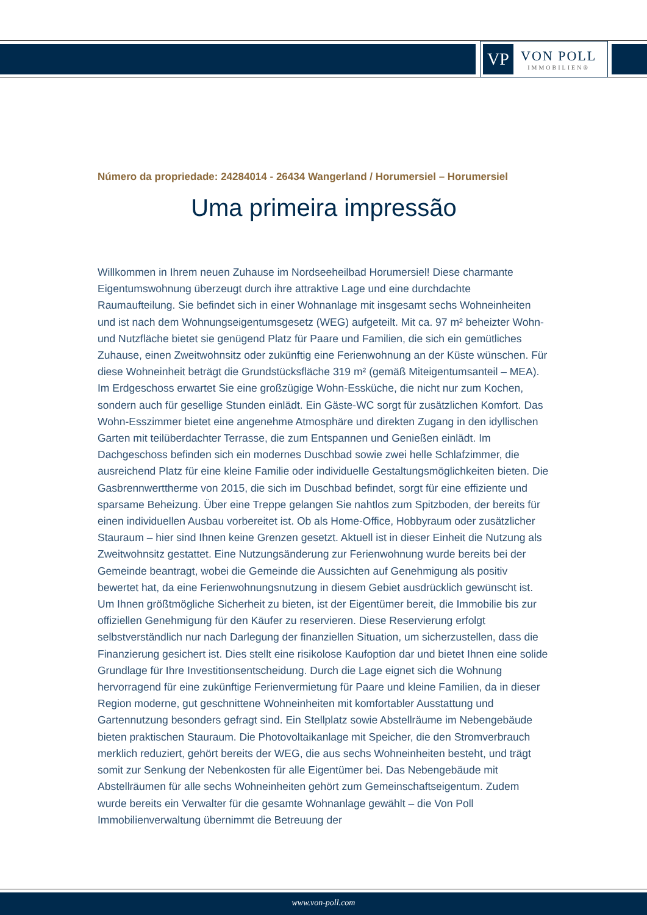VP
VON POLL
IMMOBILIEN®
Número da propriedade: 24284014 - 26434 Wangerland / Horumersiel – Horumersiel
Uma primeira impressão
Willkommen in Ihrem neuen Zuhause im Nordseeheilbad Horumersiel! Diese charmante Eigentumswohnung überzeugt durch ihre attraktive Lage und eine durchdachte Raumaufteilung. Sie befindet sich in einer Wohnanlage mit insgesamt sechs Wohneinheiten und ist nach dem Wohnungseigentumsgesetz (WEG) aufgeteilt. Mit ca. 97 m² beheizter Wohn- und Nutzfläche bietet sie genügend Platz für Paare und Familien, die sich ein gemütliches Zuhause, einen Zweitwohnsitz oder zukünftig eine Ferienwohnung an der Küste wünschen. Für diese Wohneinheit beträgt die Grundstücksfläche 319 m² (gemäß Miteigentumsanteil – MEA). Im Erdgeschoss erwartet Sie eine großzügige Wohn-Essküche, die nicht nur zum Kochen, sondern auch für gesellige Stunden einlädt. Ein Gäste-WC sorgt für zusätzlichen Komfort. Das Wohn-Esszimmer bietet eine angenehme Atmosphäre und direkten Zugang in den idyllischen Garten mit teilüberdachter Terrasse, die zum Entspannen und Genießen einlädt. Im Dachgeschoss befinden sich ein modernes Duschbad sowie zwei helle Schlafzimmer, die ausreichend Platz für eine kleine Familie oder individuelle Gestaltungsmöglichkeiten bieten. Die Gasbrennwerttherme von 2015, die sich im Duschbad befindet, sorgt für eine effiziente und sparsame Beheizung. Über eine Treppe gelangen Sie nahtlos zum Spitzboden, der bereits für einen individuellen Ausbau vorbereitet ist. Ob als Home-Office, Hobbyraum oder zusätzlicher Stauraum – hier sind Ihnen keine Grenzen gesetzt. Aktuell ist in dieser Einheit die Nutzung als Zweitwohnsitz gestattet. Eine Nutzungsänderung zur Ferienwohnung wurde bereits bei der Gemeinde beantragt, wobei die Gemeinde die Aussichten auf Genehmigung als positiv bewertet hat, da eine Ferienwohnungsnutzung in diesem Gebiet ausdrücklich gewünscht ist. Um Ihnen größtmögliche Sicherheit zu bieten, ist der Eigentümer bereit, die Immobilie bis zur offiziellen Genehmigung für den Käufer zu reservieren. Diese Reservierung erfolgt selbstverständlich nur nach Darlegung der finanziellen Situation, um sicherzustellen, dass die Finanzierung gesichert ist. Dies stellt eine risikolose Kaufoption dar und bietet Ihnen eine solide Grundlage für Ihre Investitionsentscheidung. Durch die Lage eignet sich die Wohnung hervorragend für eine zukünftige Ferienvermietung für Paare und kleine Familien, da in dieser Region moderne, gut geschnittene Wohneinheiten mit komfortabler Ausstattung und Gartennutzung besonders gefragt sind. Ein Stellplatz sowie Abstellräume im Nebengebäude bieten praktischen Stauraum. Die Photovoltaikanlage mit Speicher, die den Stromverbrauch merklich reduziert, gehört bereits der WEG, die aus sechs Wohneinheiten besteht, und trägt somit zur Senkung der Nebenkosten für alle Eigentümer bei. Das Nebengebäude mit Abstellräumen für alle sechs Wohneinheiten gehört zum Gemeinschaftseigentum. Zudem wurde bereits ein Verwalter für die gesamte Wohnanlage gewählt – die Von Poll Immobilienverwaltung übernimmt die Betreuung der
www.von-poll.com